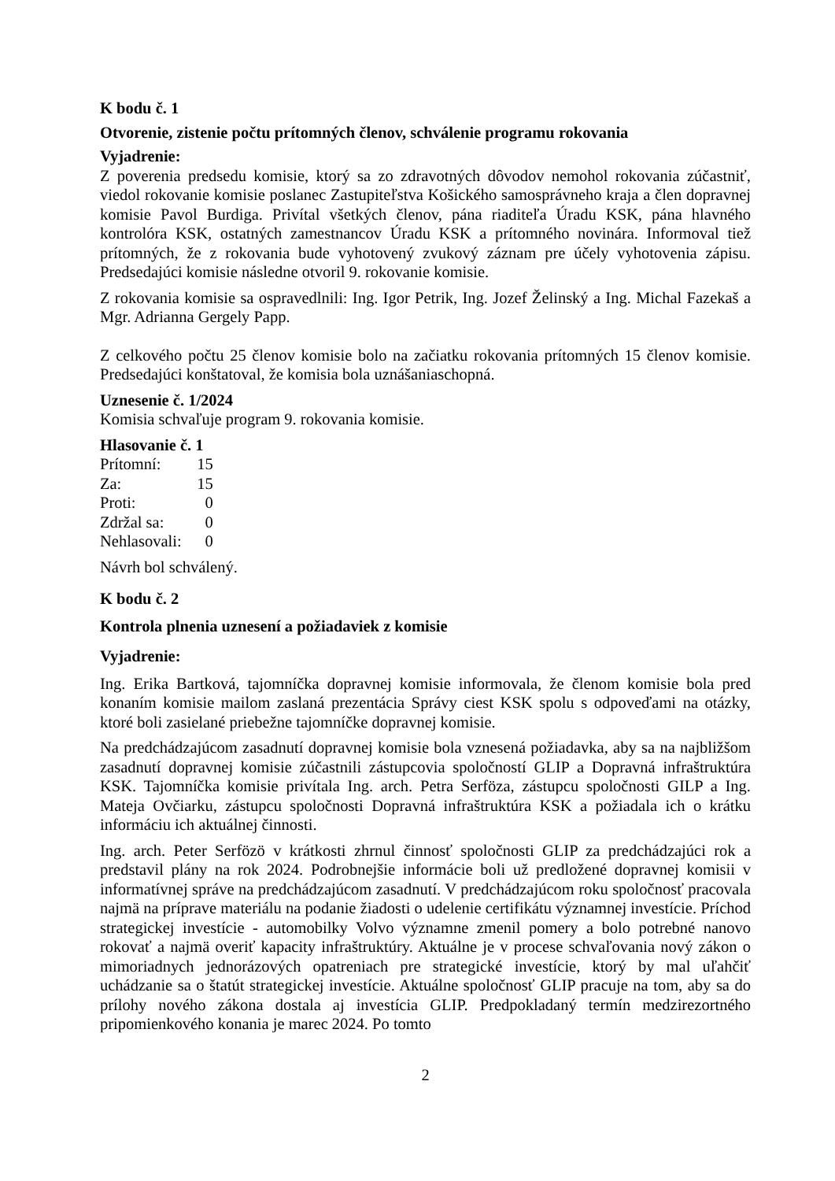K bodu č. 1
Otvorenie, zistenie počtu prítomných členov, schválenie programu rokovania
Vyjadrenie:
Z poverenia predsedu komisie, ktorý sa zo zdravotných dôvodov nemohol rokovania zúčastniť, viedol rokovanie komisie poslanec Zastupiteľstva Košického samosprávneho kraja a člen dopravnej komisie Pavol Burdiga. Privítal všetkých členov, pána riaditeľa Úradu KSK, pána hlavného kontrolóra KSK, ostatných zamestnancov Úradu KSK a prítomného novinára. Informoval tiež prítomných, že z rokovania bude vyhotovený zvukový záznam pre účely vyhotovenia zápisu. Predsedajúci komisie následne otvoril 9. rokovanie komisie.
Z rokovania komisie sa ospravedlnili: Ing. Igor Petrik, Ing. Jozef Želinský a Ing. Michal Fazekaš a Mgr. Adrianna Gergely Papp.
Z celkového počtu 25 členov komisie bolo na začiatku rokovania prítomných 15 členov komisie. Predsedajúci konštatoval, že komisia bola uznášaniaschopná.
Uznesenie č. 1/2024
Komisia schvaľuje program 9. rokovania komisie.
Hlasovanie č. 1
| Prítomní: | 15 |
| Za: | 15 |
| Proti: | 0 |
| Zdržal sa: | 0 |
| Nehlasovali: | 0 |
Návrh bol schválený.
K bodu č. 2
Kontrola plnenia uznesení a požiadaviek z komisie
Vyjadrenie:
Ing. Erika Bartková, tajomníčka dopravnej komisie informovala, že členom komisie bola pred konaním komisie mailom zaslaná prezentácia Správy ciest KSK spolu s odpoveďami na otázky, ktoré boli zasielané priebežne tajomníčke dopravnej komisie.
Na predchádzajúcom zasadnutí dopravnej komisie bola vznesená požiadavka, aby sa na najbližšom zasadnutí dopravnej komisie zúčastnili zástupcovia spoločností GLIP a Dopravná infraštruktúra KSK. Tajomníčka komisie privítala Ing. arch. Petra Serföza, zástupcu spoločnosti GILP a Ing. Mateja Ovčiarku, zástupcu spoločnosti Dopravná infraštruktúra KSK a požiadala ich o krátku informáciu ich aktuálnej činnosti.
Ing. arch. Peter Serfözö v krátkosti zhrnul činnosť spoločnosti GLIP za predchádzajúci rok a predstavil plány na rok 2024. Podrobnejšie informácie boli už predložené dopravnej komisii v informatívnej správe na predchádzajúcom zasadnutí. V predchádzajúcom roku spoločnosť pracovala najmä na príprave materiálu na podanie žiadosti o udelenie certifikátu významnej investície. Príchod strategickej investície - automobilky Volvo významne zmenil pomery a bolo potrebné nanovo rokovať a najmä overiť kapacity infraštruktúry. Aktuálne je v procese schvaľovania nový zákon o mimoriadnych jednorázových opatreniach pre strategické investície, ktorý by mal uľahčiť uchádzanie sa o štatút strategickej investície. Aktuálne spoločnosť GLIP pracuje na tom, aby sa do prílohy nového zákona dostala aj investícia GLIP. Predpokladaný termín medzirezortného pripomienkového konania je marec 2024. Po tomto
2